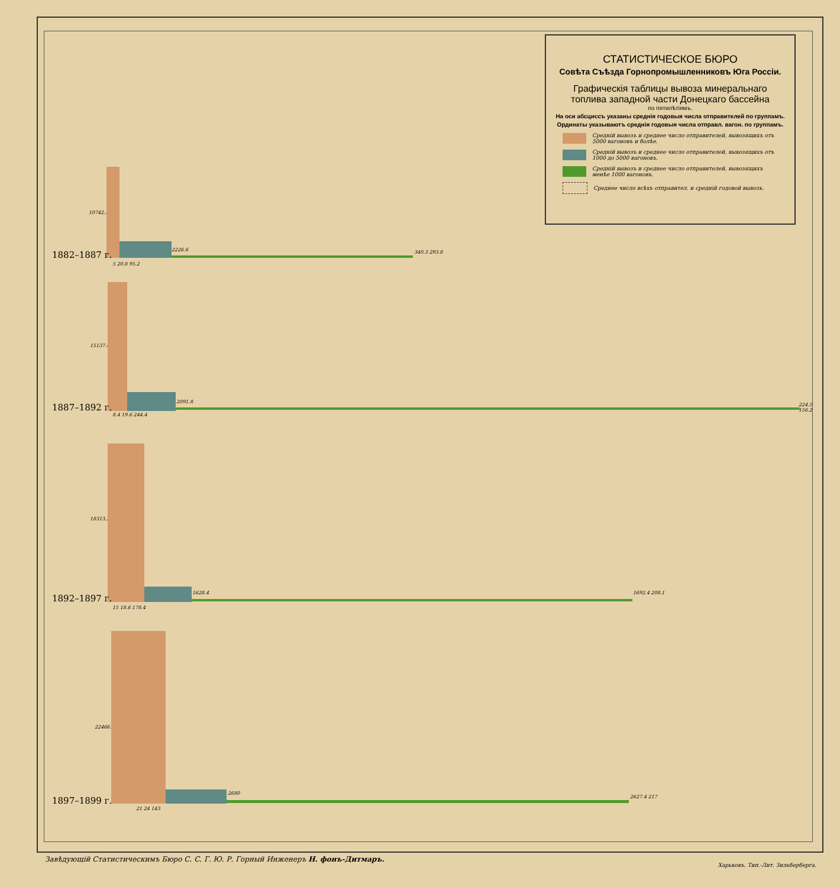СТАТИСТИЧЕСКОЕ БЮРО
Совѣта Съѣзда Горнопромышленниковъ Юга Россіи.
Графическія таблицы вывоза минеральнаго
топлива западной части Донецкаго бассейна
по пятилѣтіямъ.
На оси абсциссъ указаны среднія годовыя числа отправителей по группамъ.
Ординаты указываютъ среднія годовыя числа отправл. вагон. по группамъ.
Средній вывозъ и среднее число отправителей, вывозящихъ отъ 5000 вагоновъ и болѣе.
Средній вывозъ и среднее число отправителей, вывозящихъ отъ 1000 до 5000 вагоновъ.
Средній вывозъ и среднее число отправителей, вывозящихъ менѣе 1000 вагоновъ.
Среднее число всѣхъ отправител. и средній годовой вывозъ.
10742.3
1882–1887 г. 2226.6 340.3 293.8
5 20.8 95.2
15137.4
1887–1892 г.
2091.8
224.5 156.2
8.4 19.6 244.4
18313.2
1892–1897 г.
1628.4 1692.4 208.1
15 18.6 178.4
22466.4
1897–1899 г.
2680
2627.4 217
21 24 143
Завѣдующій Статистическимъ Бюро С. С. Г. Ю. Р. Горный Инженеръ Н. фонъ-Дитмаръ.
Харьковъ. Тип.-Лит. Зильберберга.